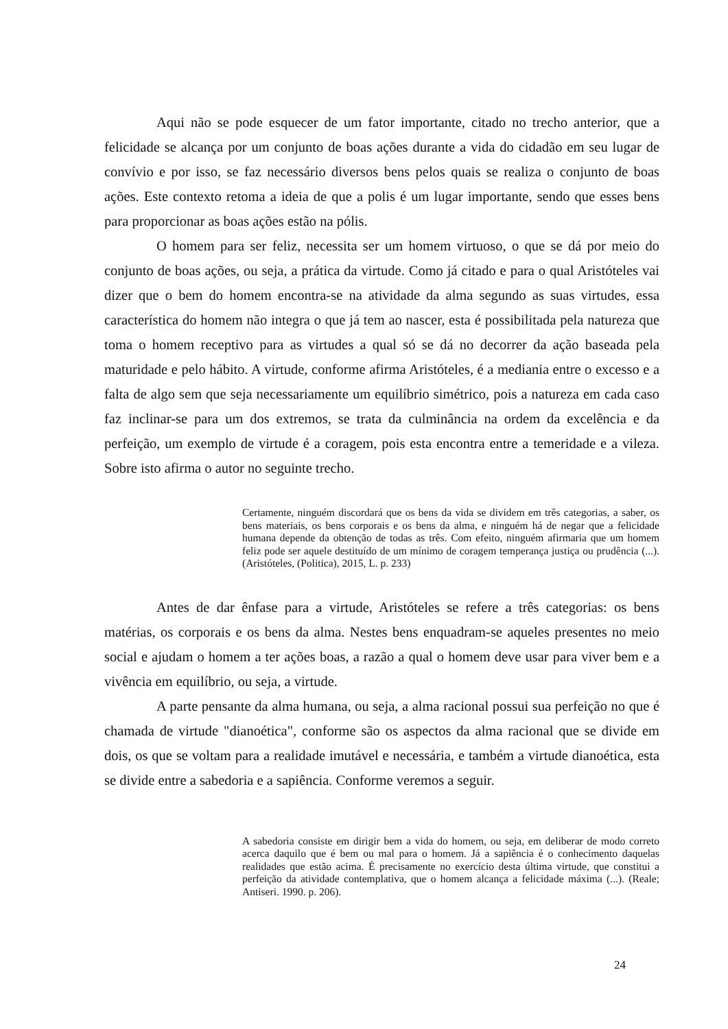Aqui não se pode esquecer de um fator importante, citado no trecho anterior, que a felicidade se alcança por um conjunto de boas ações durante a vida do cidadão em seu lugar de convívio e por isso, se faz necessário diversos bens pelos quais se realiza o conjunto de boas ações. Este contexto retoma a ideia de que a polis é um lugar importante, sendo que esses bens para proporcionar as boas ações estão na pólis.
O homem para ser feliz, necessita ser um homem virtuoso, o que se dá por meio do conjunto de boas ações, ou seja, a prática da virtude. Como já citado e para o qual Aristóteles vai dizer que o bem do homem encontra-se na atividade da alma segundo as suas virtudes, essa característica do homem não integra o que já tem ao nascer, esta é possibilitada pela natureza que toma o homem receptivo para as virtudes a qual só se dá no decorrer da ação baseada pela maturidade e pelo hábito. A virtude, conforme afirma Aristóteles, é a mediania entre o excesso e a falta de algo sem que seja necessariamente um equilíbrio simétrico, pois a natureza em cada caso faz inclinar-se para um dos extremos, se trata da culminância na ordem da excelência e da perfeição, um exemplo de virtude é a coragem, pois esta encontra entre a temeridade e a vileza. Sobre isto afirma o autor no seguinte trecho.
Certamente, ninguém discordará que os bens da vida se dividem em três categorias, a saber, os bens materiais, os bens corporais e os bens da alma, e ninguém há de negar que a felicidade humana depende da obtenção de todas as três. Com efeito, ninguém afirmaria que um homem feliz pode ser aquele destituído de um mínimo de coragem temperança justiça ou prudência (...). (Aristóteles, (Politica), 2015, L. p. 233)
Antes de dar ênfase para a virtude, Aristóteles se refere a três categorias: os bens matérias, os corporais e os bens da alma. Nestes bens enquadram-se aqueles presentes no meio social e ajudam o homem a ter ações boas, a razão a qual o homem deve usar para viver bem e a vivência em equilíbrio, ou seja, a virtude.
A parte pensante da alma humana, ou seja, a alma racional possui sua perfeição no que é chamada de virtude "dianoética", conforme são os aspectos da alma racional que se divide em dois, os que se voltam para a realidade imutável e necessária, e também a virtude dianoética, esta se divide entre a sabedoria e a sapiência. Conforme veremos a seguir.
A sabedoria consiste em dirigir bem a vida do homem, ou seja, em deliberar de modo correto acerca daquilo que é bem ou mal para o homem. Já a sapiência é o conhecimento daquelas realidades que estão acima. É precisamente no exercício desta última virtude, que constitui a perfeição da atividade contemplativa, que o homem alcança a felicidade máxima (...). (Reale; Antiseri. 1990. p. 206).
24